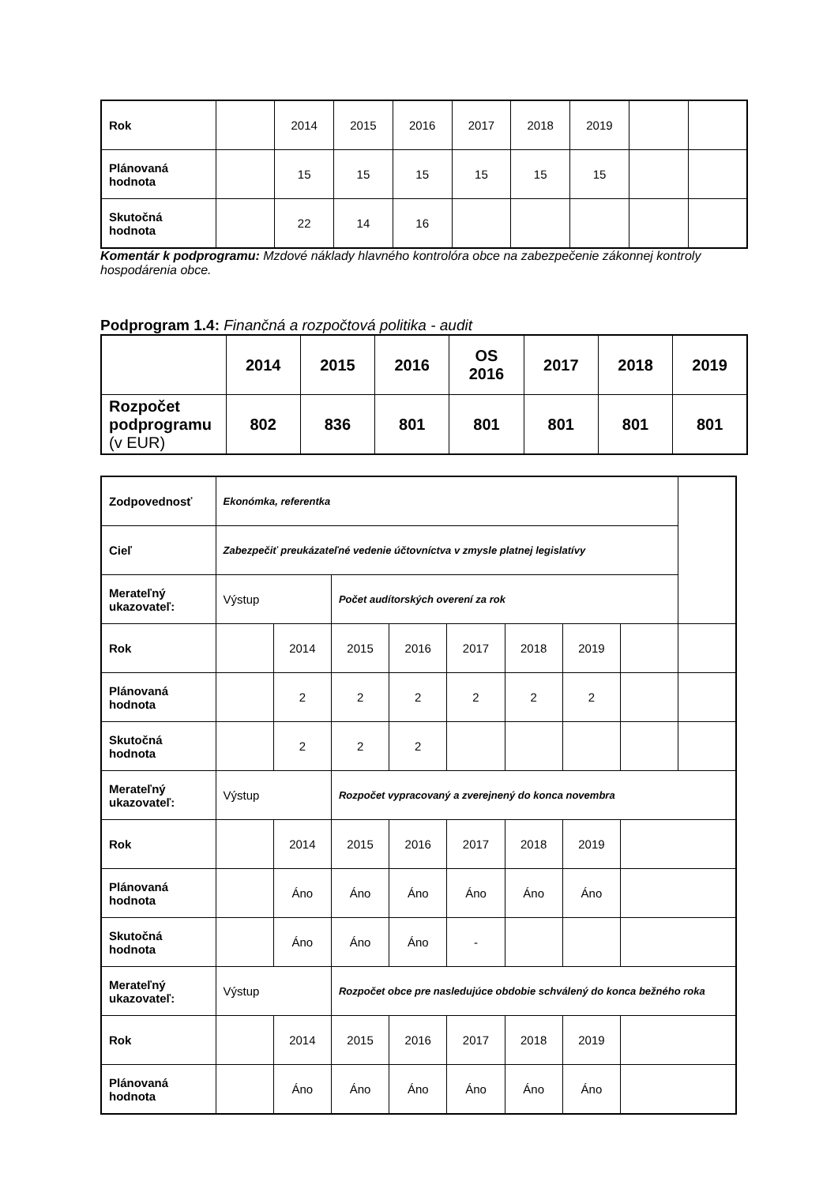| Rok | | 2014 | 2015 | 2016 | 2017 | 2018 | 2019 | | |
| Plánovaná hodnota | | 15 | 15 | 15 | 15 | 15 | 15 | | |
| Skutočná hodnota | | 22 | 14 | 16 | | | | | |
Komentár k podprogramu: Mzdové náklady hlavného kontrolóra obce na zabezpečenie zákonnej kontroly hospodárenia obce.
Podprogram 1.4: Finančná a rozpočtová politika - audit
| | 2014 | 2015 | 2016 | OS 2016 | 2017 | 2018 | 2019 |
| Rozpočet podprogramu (v EUR) | 802 | 836 | 801 | 801 | 801 | 801 | 801 |
| Zodpovednosť | Ekonómka, referentka | | | | | | | | |
| Cieľ | Zabezpečiť preukázateľné vedenie účtovníctva v zmysle platnej legislatívy | | | | | | | | |
| Merateľný ukazovateľ: | Výstup | | Počet audítorských overení za rok | | | | | | |
| Rok | | 2014 | 2015 | 2016 | 2017 | 2018 | 2019 | | |
| Plánovaná hodnota | | 2 | 2 | 2 | 2 | 2 | 2 | | |
| Skutočná hodnota | | 2 | 2 | 2 | | | | | |
| Merateľný ukazovateľ: | Výstup | | Rozpočet vypracovaný a zverejnený do konca novembra | | | | | | |
| Rok | | 2014 | 2015 | 2016 | 2017 | 2018 | 2019 | | |
| Plánovaná hodnota | | Áno | Áno | Áno | Áno | Áno | Áno | | |
| Skutočná hodnota | | Áno | Áno | Áno | - | | | | |
| Merateľný ukazovateľ: | Výstup | | Rozpočet obce pre nasledujúce obdobie schválený do konca bežného roka | | | | | | |
| Rok | | 2014 | 2015 | 2016 | 2017 | 2018 | 2019 | | |
| Plánovaná hodnota | | Áno | Áno | Áno | Áno | Áno | Áno | | |